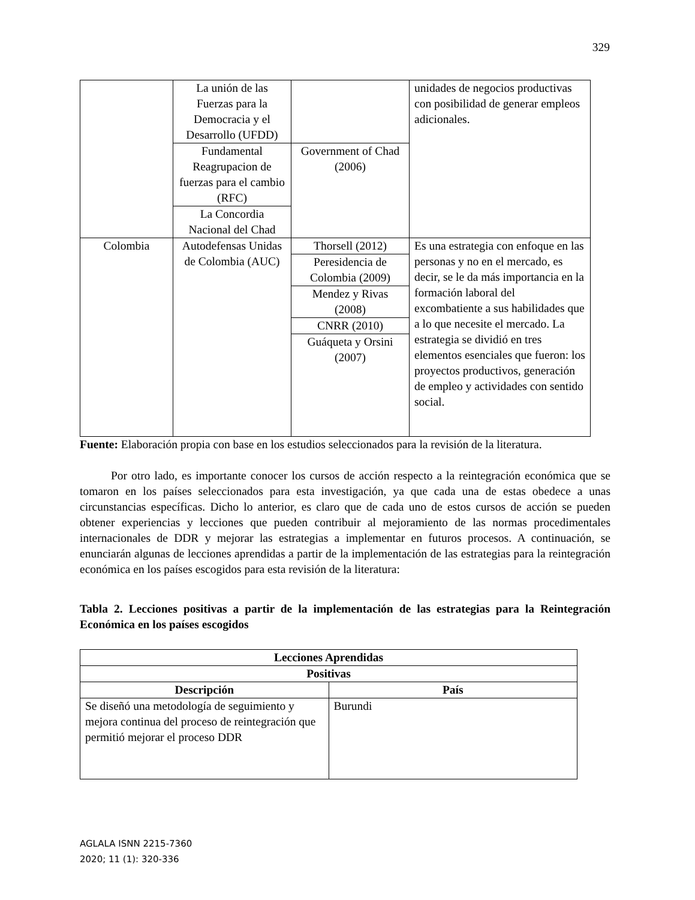329
| | La unión de las Fuerzas para la Democracia y el Desarrollo (UFDD) | | unidades de negocios productivas con posibilidad de generar empleos adicionales. |
| | Fundamental Reagrupacion de fuerzas para el cambio (RFC) | Government of Chad (2006) | |
| | La Concordia Nacional del Chad | | |
| Colombia | Autodefensas Unidas de Colombia (AUC) | Thorsell (2012) | Es una estrategia con enfoque en las personas y no en el mercado, es decir, se le da más importancia en la formación laboral del excombatiente a sus habilidades que a lo que necesite el mercado. La estrategia se dividió en tres elementos esenciales que fueron: los proyectos productivos, generación de empleo y actividades con sentido social. |
| | | Peresidencia de Colombia (2009) | |
| | | Mendez y Rivas (2008) | |
| | | CNRR (2010) | |
| | | Guáqueta y Orsini (2007) | |
Fuente: Elaboración propia con base en los estudios seleccionados para la revisión de la literatura.
Por otro lado, es importante conocer los cursos de acción respecto a la reintegración económica que se tomaron en los países seleccionados para esta investigación, ya que cada una de estas obedece a unas circunstancias específicas. Dicho lo anterior, es claro que de cada uno de estos cursos de acción se pueden obtener experiencias y lecciones que pueden contribuir al mejoramiento de las normas procedimentales internacionales de DDR y mejorar las estrategias a implementar en futuros procesos. A continuación, se enunciarán algunas de lecciones aprendidas a partir de la implementación de las estrategias para la reintegración económica en los países escogidos para esta revisión de la literatura:
Tabla 2. Lecciones positivas a partir de la implementación de las estrategias para la Reintegración Económica en los países escogidos
| Lecciones Aprendidas | |
| --- | --- |
| Positivas | |
| Descripción | País |
| Se diseñó una metodología de seguimiento y mejora continua del proceso de reintegración que permitió mejorar el proceso DDR | Burundi |
AGLALA ISNN 2215-7360
2020; 11 (1): 320-336